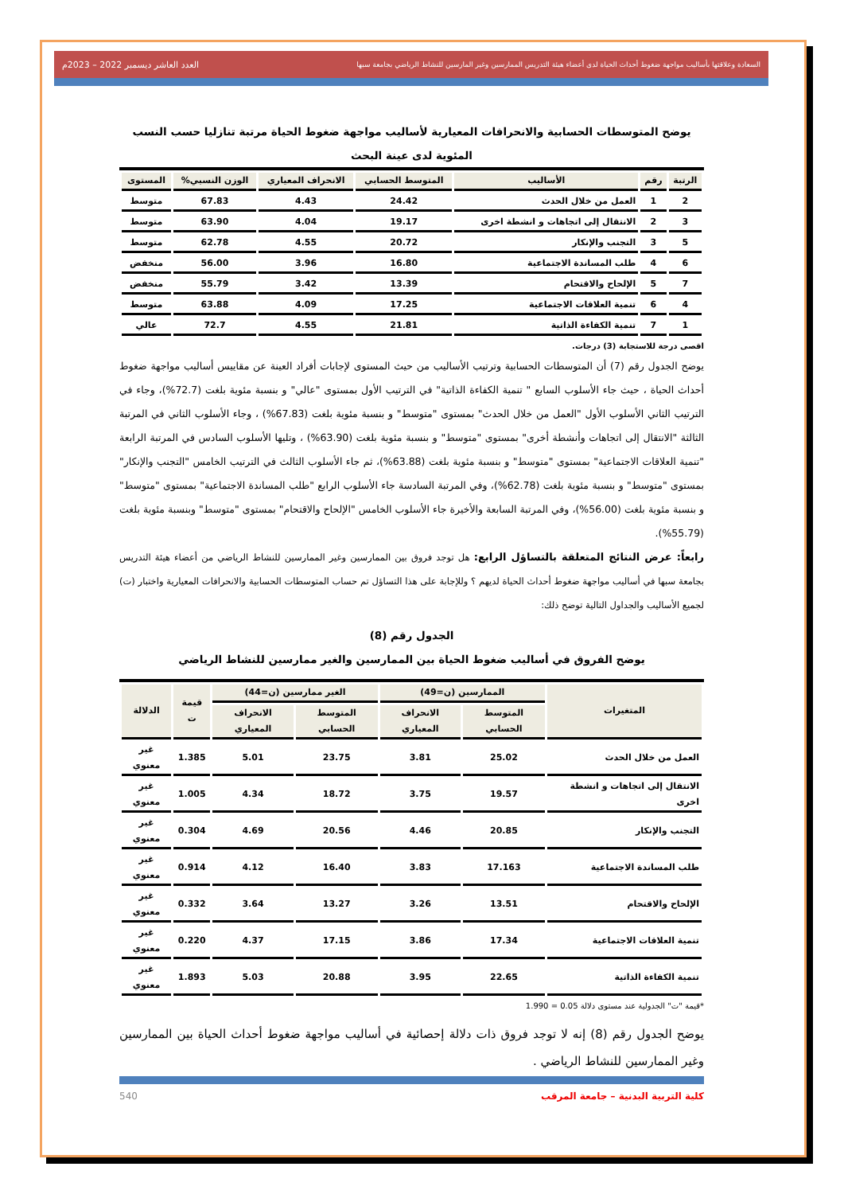السعادة وعلاقتها بأساليب مواجهة ضغوط أحداث الحياة لدى أعضاء هيئة التدريس الممارسين وغير المارسين للنشاط الرياضي بجامعة سبها العدد العاشر ديسمبر 2022 – 2023م
يوضح المتوسطات الحسابية والانحرافات المعيارية لأساليب مواجهة ضغوط الحياة مرتبة تنازليا حسب النسب المئوية لدى عينة البحث
| الرتبة | رقم | الأساليب | المتوسط الحسابي | الانحراف المعياري | الوزن النسبي% | المستوى |
| --- | --- | --- | --- | --- | --- | --- |
| 2 | 1 | العمل من خلال الحدث | 24.42 | 4.43 | 67.83 | متوسط |
| 3 | 2 | الانتقال إلى اتجاهات و انشطة اخرى | 19.17 | 4.04 | 63.90 | متوسط |
| 5 | 3 | التجنب والإنكار | 20.72 | 4.55 | 62.78 | متوسط |
| 6 | 4 | طلب المساندة الاجتماعية | 16.80 | 3.96 | 56.00 | منخفض |
| 7 | 5 | الإلحاح والاقتحام | 13.39 | 3.42 | 55.79 | منخفض |
| 4 | 6 | تنمية العلاقات الاجتماعية | 17.25 | 4.09 | 63.88 | متوسط |
| 1 | 7 | تنمية الكفاءة الذاتية | 21.81 | 4.55 | 72.7 | عالي |
اقصى درجة للاستجابة (3) درجات.
يوضح الجدول رقم (7) أن المتوسطات الحسابية وترتيب الأساليب من حيث المستوى لإجابات أفراد العينة عن مقاييس أساليب مواجهة ضغوط أحداث الحياة ، حيث جاء الأسلوب السابع " تنمية الكفاءة الذاتية" في الترتيب الأول بمستوى "عالي" و بنسبة مئوية بلغت (72.7%)، وجاء في الترتيب الثاني الأسلوب الأول "العمل من خلال الحدث" بمستوى "متوسط" و بنسبة مئوية بلغت (67.83%) ، وجاء الأسلوب الثاني في المرتبة الثالثة "الانتقال إلى اتجاهات وأنشطة أخرى" بمستوى "متوسط" و بنسبة مئوية بلغت (63.90%) ، وتليها الأسلوب السادس في المرتبة الرابعة "تنمية العلاقات الاجتماعية" بمستوى "متوسط" و بنسبة مئوية بلغت (63.88%)، ثم جاء الأسلوب الثالث في الترتيب الخامس "التجنب والإنكار" بمستوى "متوسط" و بنسبة مئوية بلغت (62.78%)، وفي المرتبة السادسة جاء الأسلوب الرابع "طلب المساندة الاجتماعية" بمستوى "متوسط" و بنسبة مئوية بلغت (56.00%)، وفي المرتبة السابعة والأخيرة جاء الأسلوب الخامس "الإلحاح والاقتحام" بمستوى "متوسط" وبنسبة مئوية بلغت (55.79%).
رابعاً: عرض النتائج المتعلقة بالتساؤل الرابع: هل توجد فروق بين الممارسين وغير الممارسين للنشاط الرياضي من أعضاء هيئة التدريس بجامعة سبها في أساليب مواجهة ضغوط أحداث الحياة لديهم ؟ وللإجابة على هذا التساؤل تم حساب المتوسطات الحسابية والانحرافات المعيارية واختبار (ت) لجميع الأساليب والجداول التالية توضح ذلك:
الجدول رقم (8)
يوضح الفروق في أساليب ضغوط الحياة بين الممارسين والغير ممارسين للنشاط الرياضي
| المتغيرات | الممارسين (ن=49) | | الغير ممارسين (ن=44) | | قيمة ت | الدلالة |
| --- | --- | --- | --- | --- | --- | --- |
| | المتوسط الحسابي | الانحراف المعياري | المتوسط الحسابي | الانحراف المعياري | | |
| العمل من خلال الحدث | 25.02 | 3.81 | 23.75 | 5.01 | 1.385 | غير معنوي |
| الانتقال إلى اتجاهات و انشطة اخرى | 19.57 | 3.75 | 18.72 | 4.34 | 1.005 | غير معنوي |
| التجنب والإنكار | 20.85 | 4.46 | 20.56 | 4.69 | 0.304 | غير معنوي |
| طلب المساندة الاجتماعية | 17.163 | 3.83 | 16.40 | 4.12 | 0.914 | غير معنوي |
| الإلحاح والاقتحام | 13.51 | 3.26 | 13.27 | 3.64 | 0.332 | غير معنوي |
| تنمية العلاقات الاجتماعية | 17.34 | 3.86 | 17.15 | 4.37 | 0.220 | غير معنوي |
| تنمية الكفاءة الذاتية | 22.65 | 3.95 | 20.88 | 5.03 | 1.893 | غير معنوي |
*قيمة "ت" الجدولية عند مستوى دلالة 0.05 = 1.990
يوضح الجدول رقم (8) إنه لا توجد فروق ذات دلالة إحصائية في أساليب مواجهة ضغوط أحداث الحياة بين الممارسين وغير الممارسين للنشاط الرياضي .
كلية التربية البدنية – جامعة المرقب 540